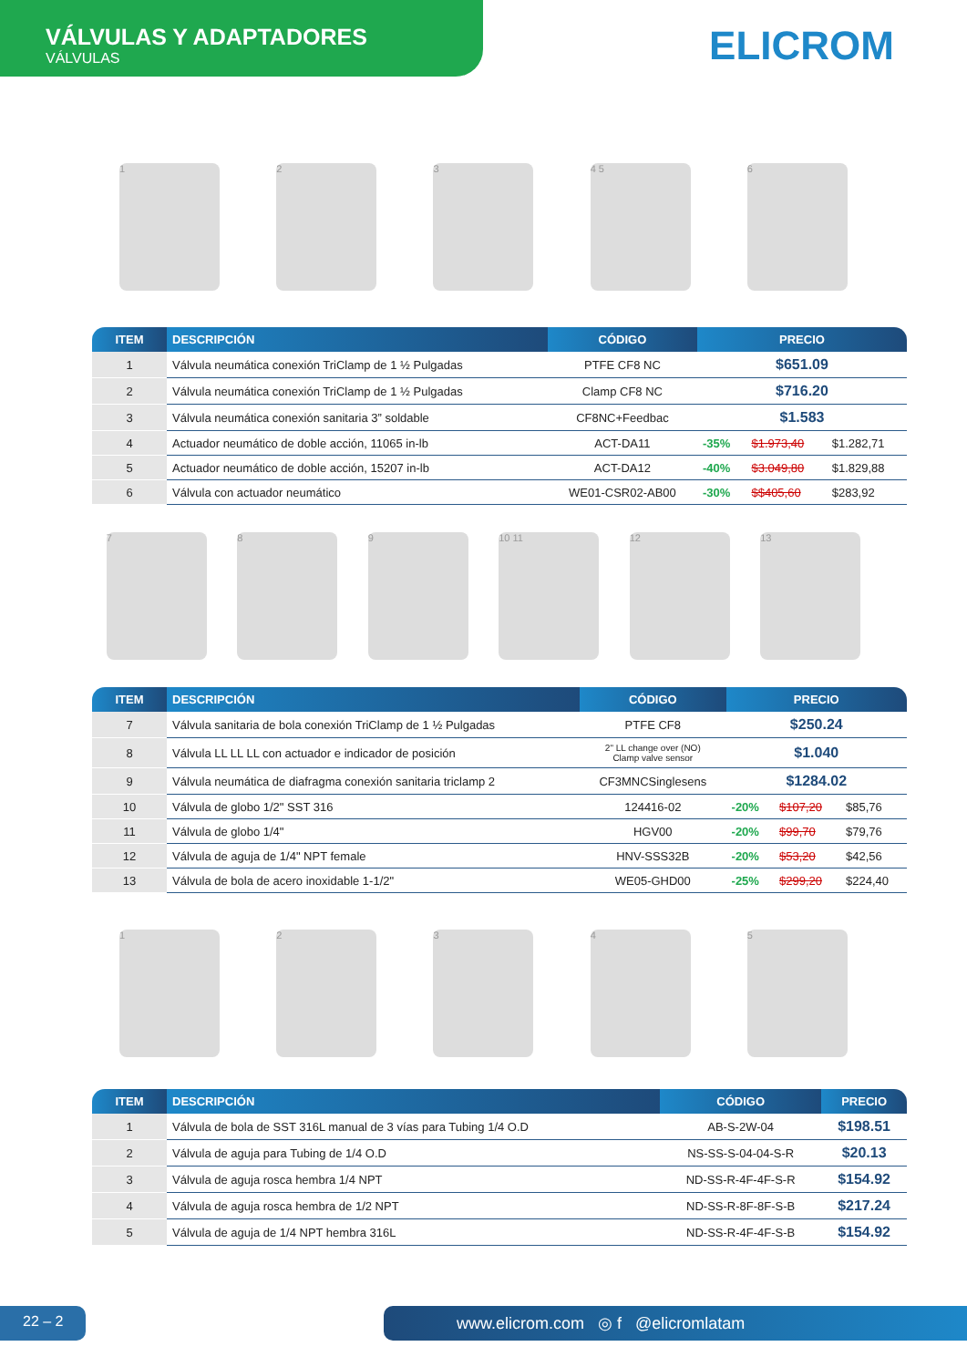VÁLVULAS Y ADAPTADORES
VÁLVULAS
ELICROM
1 2 3 4 5 6
| ITEM | DESCRIPCIÓN | CÓDIGO | PRECIO | | |
| --- | --- | --- | --- | --- | --- |
| 1 | Válvula neumática conexión TriClamp de 1 ½ Pulgadas | PTFE CF8 NC | $651.09 | | |
| 2 | Válvula neumática conexión TriClamp de 1 ½ Pulgadas | Clamp CF8 NC | $716.20 | | |
| 3 | Válvula neumática conexión sanitaria 3” soldable | CF8NC+Feedbac | $1.583 | | |
| 4 | Actuador neumático de doble acción, 11065 in-lb | ACT-DA11 | -35% | $1.973,40 | $1.282,71 |
| 5 | Actuador neumático de doble acción, 15207 in-lb | ACT-DA12 | -40% | $3.049,80 | $1.829,88 |
| 6 | Válvula con actuador neumático | WE01-CSR02-AB00 | -30% | $$405,60 | $283,92 |
7 8 9 10 11 12 13
| ITEM | DESCRIPCIÓN | CÓDIGO | PRECIO | | |
| --- | --- | --- | --- | --- | --- |
| 7 | Válvula sanitaria de bola conexión TriClamp de 1 ½ Pulgadas | PTFE CF8 | $250.24 | | |
| 8 | Válvula LL LL LL con actuador e indicador de posición | 2" LL change over (NO) Clamp valve sensor | $1.040 | | |
| 9 | Válvula neumática de diafragma conexión sanitaria triclamp 2 | CF3MNCSinglesens | $1284.02 | | |
| 10 | Válvula de globo 1/2" SST 316 | 124416-02 | -20% | $107,20 | $85,76 |
| 11 | Válvula de globo 1/4" | HGV00 | -20% | $99,70 | $79,76 |
| 12 | Válvula de aguja de 1/4" NPT female | HNV-SSS32B | -20% | $53,20 | $42,56 |
| 13 | Válvula de bola de acero inoxidable 1-1/2" | WE05-GHD00 | -25% | $299,20 | $224,40 |
1 2 3 4 5
| ITEM | DESCRIPCIÓN | CÓDIGO | PRECIO |
| --- | --- | --- | --- |
| 1 | Válvula de bola de SST 316L manual de 3 vías para Tubing 1/4 O.D | AB-S-2W-04 | $198.51 |
| 2 | Válvula de aguja para Tubing de 1/4 O.D | NS-SS-S-04-04-S-R | $20.13 |
| 3 | Válvula de aguja rosca hembra 1/4 NPT | ND-SS-R-4F-4F-S-R | $154.92 |
| 4 | Válvula de aguja rosca hembra de 1/2 NPT | ND-SS-R-8F-8F-S-B | $217.24 |
| 5 | Válvula de aguja de 1/4 NPT hembra 316L | ND-SS-R-4F-4F-S-B | $154.92 |
22 – 2 www.elicrom.com ◎ f @elicromlatam